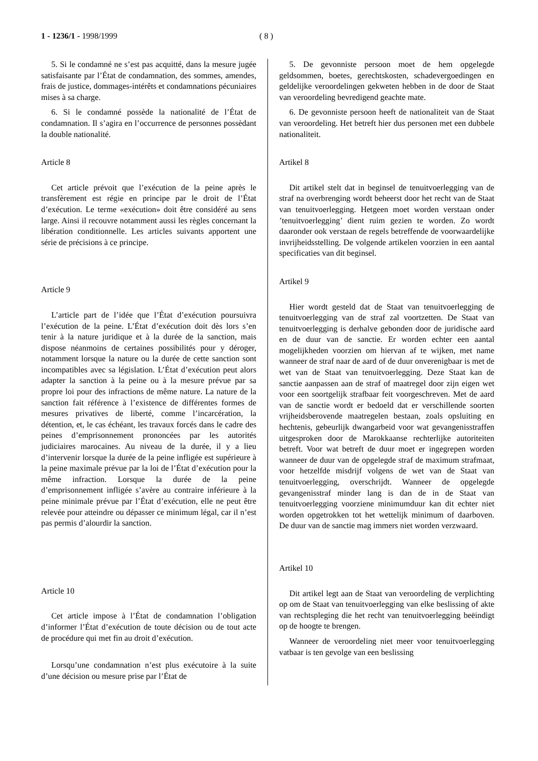1 - 1236/1 - 1998/1999 ( 8 )
5. Si le condamné ne s’est pas acquitté, dans la mesure jugée satisfaisante par l’État de condamnation, des sommes, amendes, frais de justice, dommages-intérêts et condamnations pécuniaires mises à sa charge.
6. Si le condamné possède la nationalité de l’État de condamnation. Il s’agira en l’occurrence de personnes possèdant la double nationalité.
Article 8
Cet article prévoit que l’exécution de la peine après le transfèrement est régie en principe par le droit de l’État d’exécution. Le terme «exécution» doit être considéré au sens large. Ainsi il recouvre notamment aussi les règles concernant la libération conditionnelle. Les articles suivants apportent une série de précisions à ce principe.
Article 9
L’article part de l’idée que l’État d’exécution poursuivra l’exécution de la peine. L’État d’exécution doit dès lors s’en tenir à la nature juridique et à la durée de la sanction, mais dispose néanmoins de certaines possibilités pour y déroger, notamment lorsque la nature ou la durée de cette sanction sont incompatibles avec sa législation. L’État d’exécution peut alors adapter la sanction à la peine ou à la mesure prévue par sa propre loi pour des infractions de même nature. La nature de la sanction fait référence à l’existence de différentes formes de mesures privatives de liberté, comme l’incarcération, la détention, et, le cas échéant, les travaux forcés dans le cadre des peines d’emprisonnement prononcées par les autorités judiciaires marocaines. Au niveau de la durée, il y a lieu d’intervenir lorsque la durée de la peine infligée est supérieure à la peine maximale prévue par la loi de l’État d’exécution pour la même infraction. Lorsque la durée de la peine d’emprisonnement infligée s’avère au contraire inférieure à la peine minimale prévue par l’État d’exécution, elle ne peut être relevée pour atteindre ou dépasser ce minimum légal, car il n’est pas permis d’alourdir la sanction.
Article 10
Cet article impose à l’État de condamnation l’obligation d’informer l’État d’exécution de toute décision ou de tout acte de procédure qui met fin au droit d’exécution.
Lorsqu’une condamnation n’est plus exécutoire à la suite d’une décision ou mesure prise par l’État de
5. De gevonniste persoon moet de hem opgelegde geldsommen, boetes, gerechtskosten, schadevergoedingen en geldelijke veroordelingen gekweten hebben in de door de Staat van veroordeling bevredigend geachte mate.
6. De gevonniste persoon heeft de nationaliteit van de Staat van veroordeling. Het betreft hier dus personen met een dubbele nationaliteit.
Artikel 8
Dit artikel stelt dat in beginsel de tenuitvoerlegging van de straf na overbrenging wordt beheerst door het recht van de Staat van tenuitvoerlegging. Hetgeen moet worden verstaan onder ’tenuitvoerlegging’ dient ruim gezien te worden. Zo wordt daaronder ook verstaan de regels betreffende de voorwaardelijke invrijheidsstelling. De volgende artikelen voorzien in een aantal specificaties van dit beginsel.
Artikel 9
Hier wordt gesteld dat de Staat van tenuitvoerlegging de tenuitvoerlegging van de straf zal voortzetten. De Staat van tenuitvoerlegging is derhalve gebonden door de juridische aard en de duur van de sanctie. Er worden echter een aantal mogelijkheden voorzien om hiervan af te wijken, met name wanneer de straf naar de aard of de duur onverenigbaar is met de wet van de Staat van tenuitvoerlegging. Deze Staat kan de sanctie aanpassen aan de straf of maatregel door zijn eigen wet voor een soortgelijk strafbaar feit voorgeschreven. Met de aard van de sanctie wordt er bedoeld dat er verschillende soorten vrijheidsberovende maatregelen bestaan, zoals opsluiting en hechtenis, gebeurlijk dwangarbeid voor wat gevangenisstraffen uitgesproken door de Marokkaanse rechterlijke autoriteiten betreft. Voor wat betreft de duur moet er ingegrepen worden wanneer de duur van de opgelegde straf de maximum strafmaat, voor hetzelfde misdrijf volgens de wet van de Staat van tenuitvoerlegging, overschrijdt. Wanneer de opgelegde gevangenisstraf minder lang is dan de in de Staat van tenuitvoerlegging voorziene minimumduur kan dit echter niet worden opgetrokken tot het wettelijk minimum of daarboven. De duur van de sanctie mag immers niet worden verzwaard.
Artikel 10
Dit artikel legt aan de Staat van veroordeling de verplichting op om de Staat van tenuitvoerlegging van elke beslissing of akte van rechtspleging die het recht van tenuitvoerlegging beëindigt op de hoogte te brengen.
Wanneer de veroordeling niet meer voor tenuitvoerlegging vatbaar is ten gevolge van een beslissing